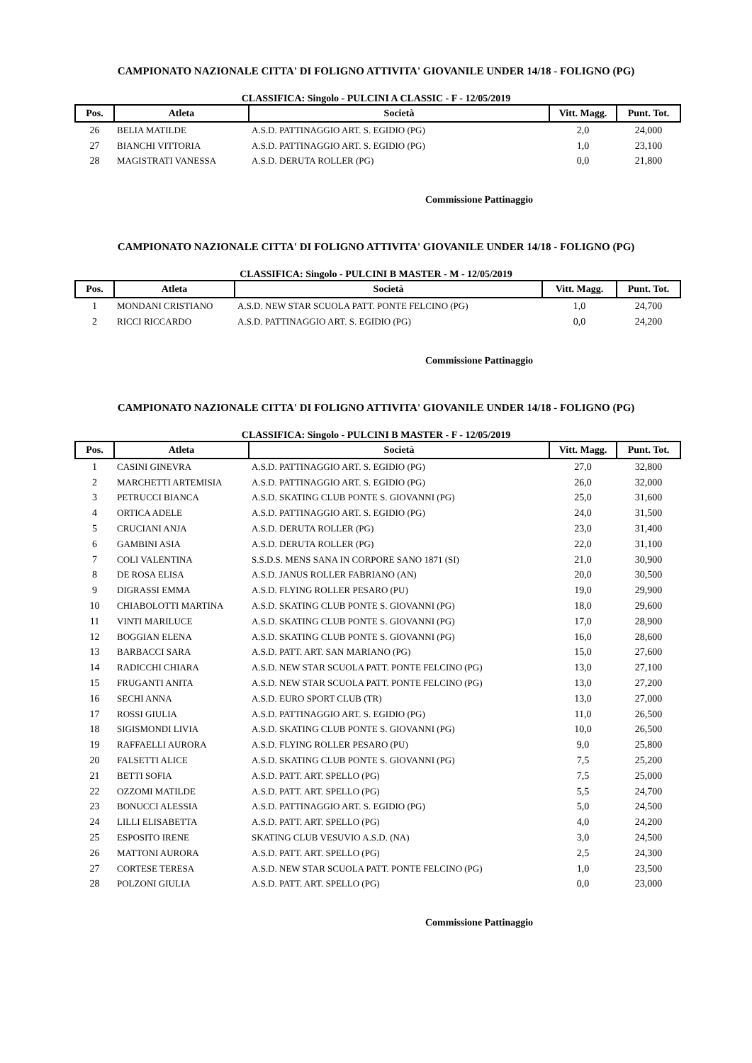CAMPIONATO NAZIONALE CITTA' DI FOLIGNO ATTIVITA' GIOVANILE UNDER 14/18 - FOLIGNO (PG)
CLASSIFICA: Singolo - PULCINI A CLASSIC - F - 12/05/2019
| Pos. | Atleta | Società | Vitt. Magg. | Punt. Tot. |
| --- | --- | --- | --- | --- |
| 26 | BELIA MATILDE | A.S.D. PATTINAGGIO ART. S. EGIDIO (PG) | 2,0 | 24,000 |
| 27 | BIANCHI VITTORIA | A.S.D. PATTINAGGIO ART. S. EGIDIO (PG) | 1,0 | 23,100 |
| 28 | MAGISTRATI VANESSA | A.S.D. DERUTA ROLLER (PG) | 0,0 | 21,800 |
Commissione Pattinaggio
CAMPIONATO NAZIONALE CITTA' DI FOLIGNO ATTIVITA' GIOVANILE UNDER 14/18 - FOLIGNO (PG)
CLASSIFICA: Singolo - PULCINI B MASTER - M - 12/05/2019
| Pos. | Atleta | Società | Vitt. Magg. | Punt. Tot. |
| --- | --- | --- | --- | --- |
| 1 | MONDANI CRISTIANO | A.S.D. NEW STAR SCUOLA PATT. PONTE FELCINO (PG) | 1,0 | 24,700 |
| 2 | RICCI RICCARDO | A.S.D. PATTINAGGIO ART. S. EGIDIO (PG) | 0,0 | 24,200 |
Commissione Pattinaggio
CAMPIONATO NAZIONALE CITTA' DI FOLIGNO ATTIVITA' GIOVANILE UNDER 14/18 - FOLIGNO (PG)
CLASSIFICA: Singolo - PULCINI B MASTER - F - 12/05/2019
| Pos. | Atleta | Società | Vitt. Magg. | Punt. Tot. |
| --- | --- | --- | --- | --- |
| 1 | CASINI GINEVRA | A.S.D. PATTINAGGIO ART. S. EGIDIO (PG) | 27,0 | 32,800 |
| 2 | MARCHETTI ARTEMISIA | A.S.D. PATTINAGGIO ART. S. EGIDIO (PG) | 26,0 | 32,000 |
| 3 | PETRUCCI BIANCA | A.S.D. SKATING CLUB PONTE S. GIOVANNI (PG) | 25,0 | 31,600 |
| 4 | ORTICA ADELE | A.S.D. PATTINAGGIO ART. S. EGIDIO (PG) | 24,0 | 31,500 |
| 5 | CRUCIANI ANJA | A.S.D. DERUTA ROLLER (PG) | 23,0 | 31,400 |
| 6 | GAMBINI ASIA | A.S.D. DERUTA ROLLER (PG) | 22,0 | 31,100 |
| 7 | COLI VALENTINA | S.S.D.S. MENS SANA IN CORPORE SANO 1871 (SI) | 21,0 | 30,900 |
| 8 | DE ROSA ELISA | A.S.D. JANUS ROLLER FABRIANO (AN) | 20,0 | 30,500 |
| 9 | DIGRASSI EMMA | A.S.D. FLYING ROLLER PESARO (PU) | 19,0 | 29,900 |
| 10 | CHIABOLOTTI MARTINA | A.S.D. SKATING CLUB PONTE S. GIOVANNI (PG) | 18,0 | 29,600 |
| 11 | VINTI MARILUCE | A.S.D. SKATING CLUB PONTE S. GIOVANNI (PG) | 17,0 | 28,900 |
| 12 | BOGGIAN ELENA | A.S.D. SKATING CLUB PONTE S. GIOVANNI (PG) | 16,0 | 28,600 |
| 13 | BARBACCI SARA | A.S.D. PATT. ART. SAN MARIANO (PG) | 15,0 | 27,600 |
| 14 | RADICCHI CHIARA | A.S.D. NEW STAR SCUOLA PATT. PONTE FELCINO (PG) | 13,0 | 27,100 |
| 15 | FRUGANTI ANITA | A.S.D. NEW STAR SCUOLA PATT. PONTE FELCINO (PG) | 13,0 | 27,200 |
| 16 | SECHI ANNA | A.S.D. EURO SPORT CLUB (TR) | 13,0 | 27,000 |
| 17 | ROSSI GIULIA | A.S.D. PATTINAGGIO ART. S. EGIDIO (PG) | 11,0 | 26,500 |
| 18 | SIGISMONDI LIVIA | A.S.D. SKATING CLUB PONTE S. GIOVANNI (PG) | 10,0 | 26,500 |
| 19 | RAFFAELLI AURORA | A.S.D. FLYING ROLLER PESARO (PU) | 9,0 | 25,800 |
| 20 | FALSETTI ALICE | A.S.D. SKATING CLUB PONTE S. GIOVANNI (PG) | 7,5 | 25,200 |
| 21 | BETTI SOFIA | A.S.D. PATT. ART. SPELLO (PG) | 7,5 | 25,000 |
| 22 | OZZOMI MATILDE | A.S.D. PATT. ART. SPELLO (PG) | 5,5 | 24,700 |
| 23 | BONUCCI ALESSIA | A.S.D. PATTINAGGIO ART. S. EGIDIO (PG) | 5,0 | 24,500 |
| 24 | LILLI ELISABETTA | A.S.D. PATT. ART. SPELLO (PG) | 4,0 | 24,200 |
| 25 | ESPOSITO IRENE | SKATING CLUB VESUVIO A.S.D. (NA) | 3,0 | 24,500 |
| 26 | MATTONI AURORA | A.S.D. PATT. ART. SPELLO (PG) | 2,5 | 24,300 |
| 27 | CORTESE TERESA | A.S.D. NEW STAR SCUOLA PATT. PONTE FELCINO (PG) | 1,0 | 23,500 |
| 28 | POLZONI GIULIA | A.S.D. PATT. ART. SPELLO (PG) | 0,0 | 23,000 |
Commissione Pattinaggio